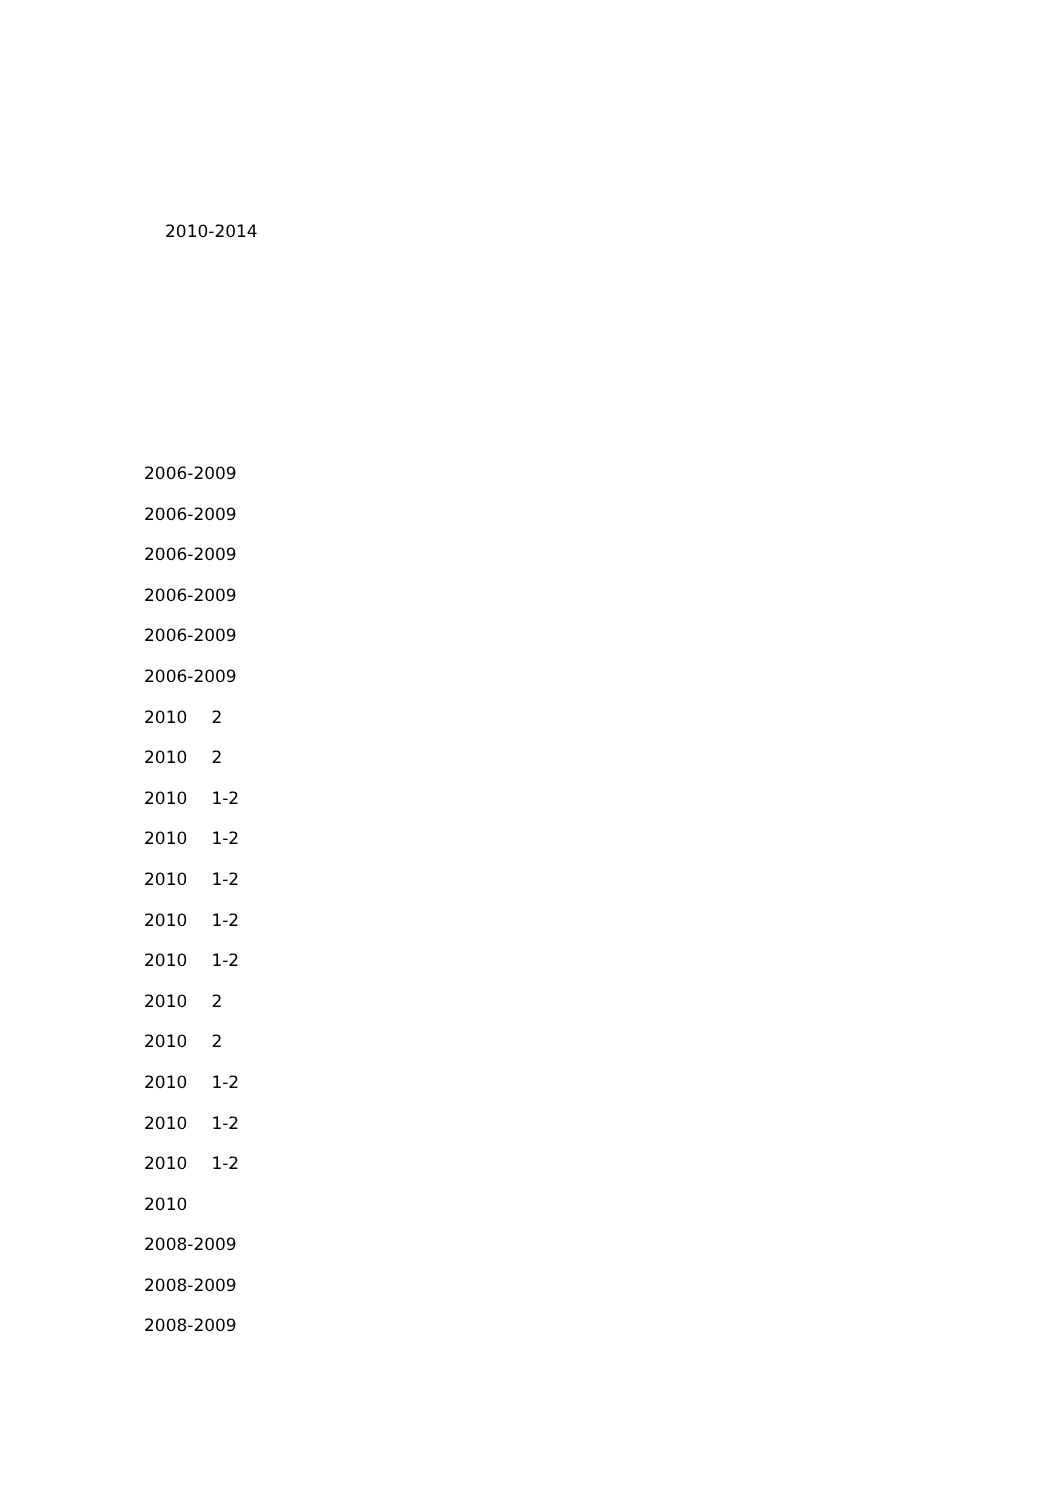2010-2014
2006-2009
2006-2009
2006-2009
2006-2009
2006-2009
2006-2009
2010 2
2010 2
2010 1-2
2010 1-2
2010 1-2
2010 1-2
2010 1-2
2010 2
2010 2
2010 1-2
2010 1-2
2010 1-2
2010
2008-2009
2008-2009
2008-2009